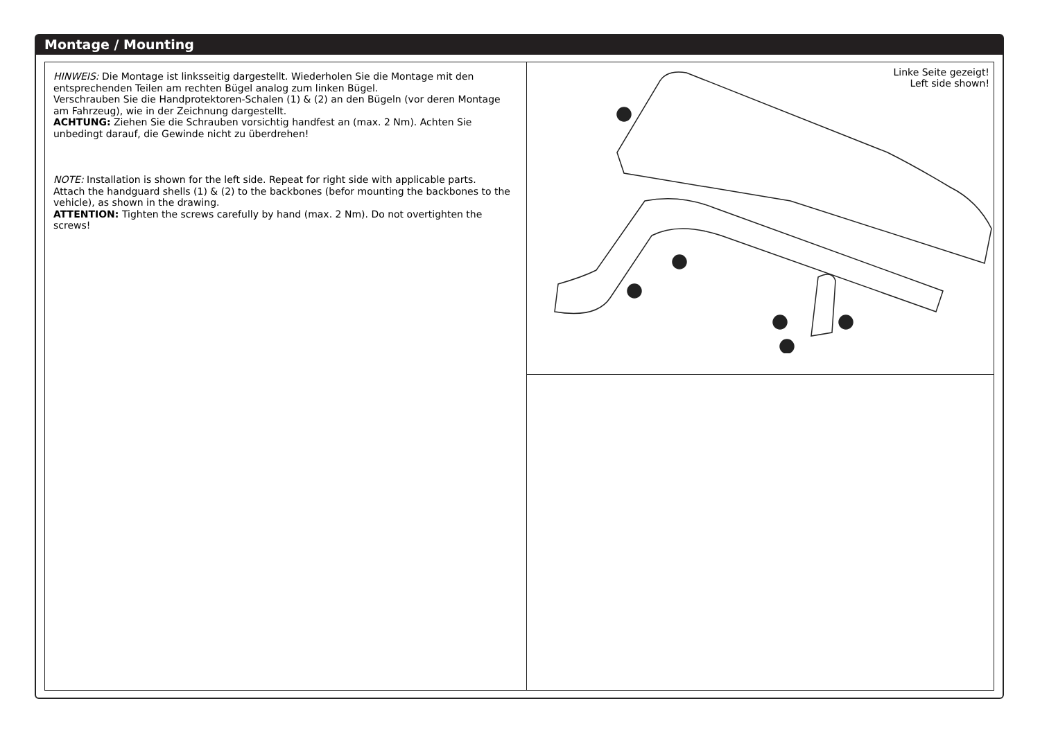Montage / Mounting
HINWEIS: Die Montage ist linksseitig dargestellt. Wiederholen Sie die Montage mit den entsprechenden Teilen am rechten Bügel analog zum linken Bügel.
Verschrauben Sie die Handprotektoren-Schalen (1) & (2) an den Bügeln (vor deren Montage am Fahrzeug), wie in der Zeichnung dargestellt.
ACHTUNG: Ziehen Sie die Schrauben vorsichtig handfest an (max. 2 Nm). Achten Sie unbedingt darauf, die Gewinde nicht zu überdrehen!
NOTE: Installation is shown for the left side. Repeat for right side with applicable parts.
Attach the handguard shells (1) & (2) to the backbones (befor mounting the backbones to the vehicle), as shown in the drawing.
ATTENTION: Tighten the screws carefully by hand (max. 2 Nm). Do not overtighten the screws!
Linke Seite gezeigt!
Left side shown!